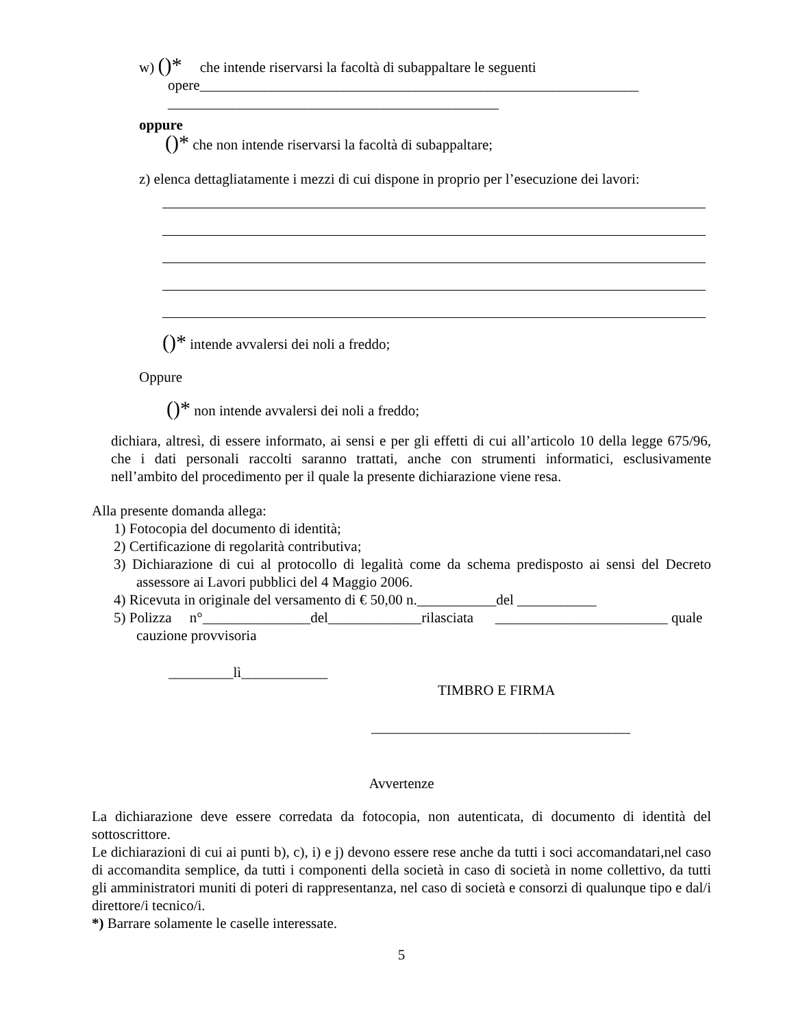w) ()* che intende riservarsi la facoltà di subappaltare le seguenti
opere_____________________________________________________________
______________________________________________
oppure
()* che non intende riservarsi la facoltà di subappaltare;
z) elenca dettagliatamente i mezzi di cui dispone in proprio per l’esecuzione dei lavori:
()* intende avvalersi dei noli a freddo;
Oppure
()* non intende avvalersi dei noli a freddo;
dichiara, altresì, di essere informato, ai sensi e per gli effetti di cui all’articolo 10 della legge 675/96, che i dati personali raccolti saranno trattati, anche con strumenti informatici, esclusivamente nell’ambito del procedimento per il quale la presente dichiarazione viene resa.
Alla presente domanda allega:
1) Fotocopia del documento di identità;
2) Certificazione di regolarità contributiva;
3) Dichiarazione di cui al protocollo di legalità come da schema predisposto ai sensi del Decreto assessore ai Lavori pubblici del 4 Maggio 2006.
4) Ricevuta in originale del versamento di € 50,00 n.___________del ___________
5) Polizza n°_______________del_____________rilasciata ________________________ quale cauzione provvisoria
_________lì____________
TIMBRO E FIRMA
____________________________________
Avvertenze
La dichiarazione deve essere corredata da fotocopia, non autenticata, di documento di identità del sottoscrittore.
Le dichiarazioni di cui ai punti b), c), i) e j) devono essere rese anche da tutti i soci accomandatari,nel caso di accomandita semplice, da tutti i componenti della società in caso di società in nome collettivo, da tutti gli amministratori muniti di poteri di rappresentanza, nel caso di società e consorzi di qualunque tipo e dal/i direttore/i tecnico/i.
*) Barrare solamente le caselle interessate.
5